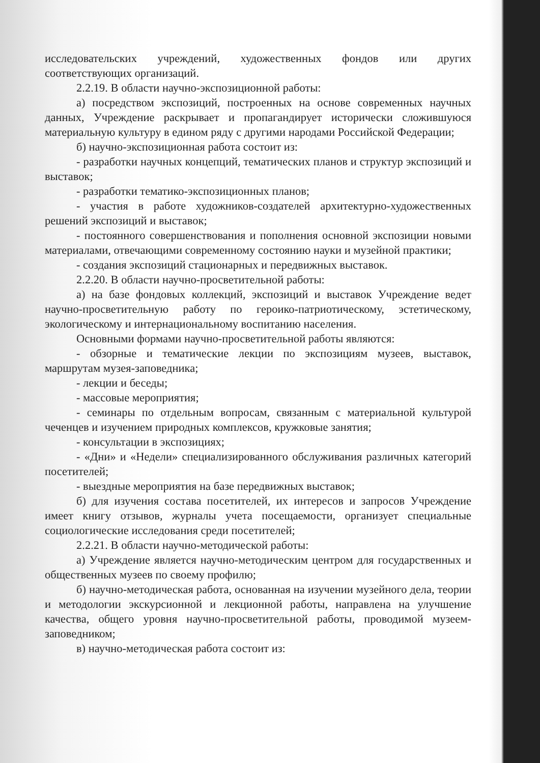исследовательских учреждений, художественных фондов или других соответствующих организаций.
2.2.19. В области научно-экспозиционной работы:
а) посредством экспозиций, построенных на основе современных научных данных, Учреждение раскрывает и пропагандирует исторически сложившуюся материальную культуру в едином ряду с другими народами Российской Федерации;
б) научно-экспозиционная работа состоит из:
- разработки научных концепций, тематических планов и структур экспозиций и выставок;
- разработки тематико-экспозиционных планов;
- участия в работе художников-создателей архитектурно-художественных решений экспозиций и выставок;
- постоянного совершенствования и пополнения основной экспозиции новыми материалами, отвечающими современному состоянию науки и музейной практики;
- создания экспозиций стационарных и передвижных выставок.
2.2.20. В области научно-просветительной работы:
а) на базе фондовых коллекций, экспозиций и выставок Учреждение ведет научно-просветительную работу по героико-патриотическому, эстетическому, экологическому и интернациональному воспитанию населения.
Основными формами научно-просветительной работы являются:
- обзорные и тематические лекции по экспозициям музеев, выставок, маршрутам музея-заповедника;
- лекции и беседы;
- массовые мероприятия;
- семинары по отдельным вопросам, связанным с материальной культурой чеченцев и изучением природных комплексов, кружковые занятия;
- консультации в экспозициях;
- «Дни» и «Недели» специализированного обслуживания различных категорий посетителей;
- выездные мероприятия на базе передвижных выставок;
б) для изучения состава посетителей, их интересов и запросов Учреждение имеет книгу отзывов, журналы учета посещаемости, организует специальные социологические исследования среди посетителей;
2.2.21. В области научно-методической работы:
а) Учреждение является научно-методическим центром для государственных и общественных музеев по своему профилю;
б) научно-методическая работа, основанная на изучении музейного дела, теории и методологии экскурсионной и лекционной работы, направлена на улучшение качества, общего уровня научно-просветительной работы, проводимой музеем-заповедником;
в) научно-методическая работа состоит из: